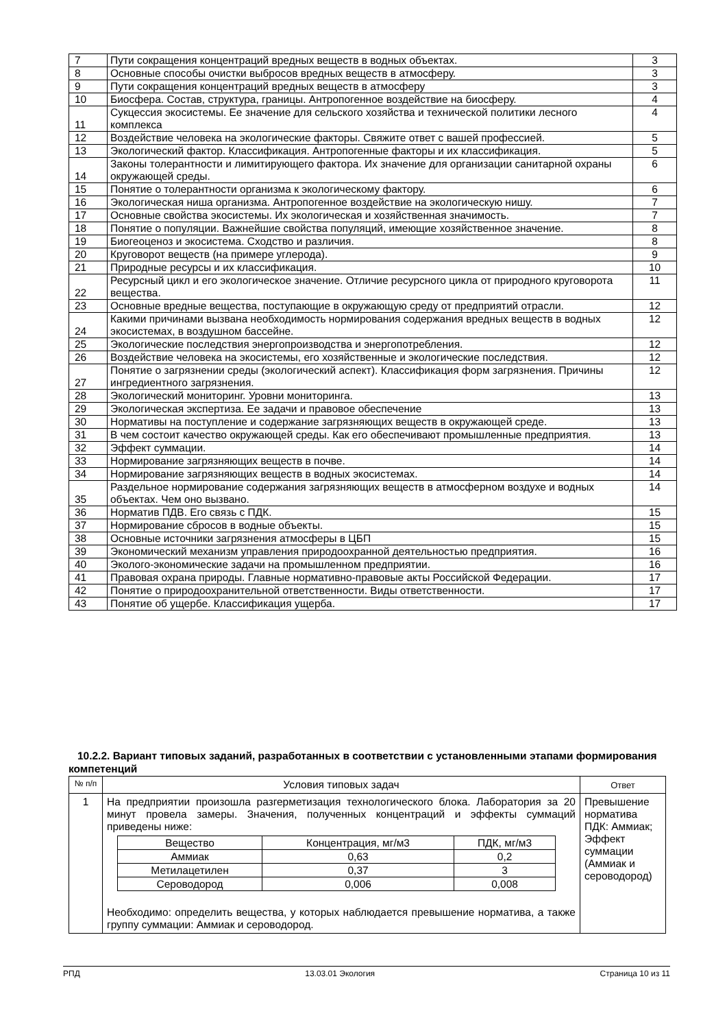| 7 | Пути сокращения концентраций вредных веществ в водных объектах. | 3 |
| 8 | Основные способы очистки выбросов вредных веществ в атмосферу. | 3 |
| 9 | Пути сокращения концентраций вредных веществ в атмосферу | 3 |
| 10 | Биосфера. Состав, структура, границы. Антропогенное воздействие на биосферу. | 4 |
| 11 | Сукцессия экосистемы. Ее значение для сельского хозяйства и технической политики лесного комплекса | 4 |
| 12 | Воздействие человека на экологические факторы. Свяжите ответ с вашей профессией. | 5 |
| 13 | Экологический фактор. Классификация. Антропогенные факторы и их классификация. | 5 |
| 14 | Законы толерантности и лимитирующего фактора. Их значение для организации санитарной охраны окружающей среды. | 6 |
| 15 | Понятие о толерантности организма к экологическому фактору. | 6 |
| 16 | Экологическая ниша организма. Антропогенное воздействие на экологическую нишу. | 7 |
| 17 | Основные свойства экосистемы. Их экологическая и хозяйственная значимость. | 7 |
| 18 | Понятие о популяции. Важнейшие свойства популяций, имеющие хозяйственное значение. | 8 |
| 19 | Биогеоценоз и экосистема. Сходство и различия. | 8 |
| 20 | Круговорот веществ (на примере углерода). | 9 |
| 21 | Природные ресурсы и их классификация. | 10 |
| 22 | Ресурсный цикл и его экологическое значение. Отличие ресурсного цикла от природного круговорота вещества. | 11 |
| 23 | Основные вредные вещества, поступающие в окружающую среду от предприятий отрасли. | 12 |
| 24 | Какими причинами вызвана необходимость нормирования содержания вредных веществ в водных экосистемах, в воздушном бассейне. | 12 |
| 25 | Экологические последствия энергопроизводства и энергопотребления. | 12 |
| 26 | Воздействие человека на экосистемы, его хозяйственные и экологические последствия. | 12 |
| 27 | Понятие о загрязнении среды (экологический аспект). Классификация форм загрязнения. Причины ингредиентного загрязнения. | 12 |
| 28 | Экологический мониторинг. Уровни мониторинга. | 13 |
| 29 | Экологическая экспертиза. Ее задачи и правовое обеспечение | 13 |
| 30 | Нормативы на поступление и содержание загрязняющих веществ в окружающей среде. | 13 |
| 31 | В чем состоит качество окружающей среды. Как его обеспечивают промышленные предприятия. | 13 |
| 32 | Эффект суммации. | 14 |
| 33 | Нормирование загрязняющих веществ в почве. | 14 |
| 34 | Нормирование загрязняющих веществ в водных экосистемах. | 14 |
| 35 | Раздельное нормирование содержания загрязняющих веществ в атмосферном воздухе и водных объектах. Чем оно вызвано. | 14 |
| 36 | Норматив ПДВ. Его связь с ПДК. | 15 |
| 37 | Нормирование сбросов в водные объекты. | 15 |
| 38 | Основные источники загрязнения атмосферы в ЦБП | 15 |
| 39 | Экономический механизм управления природоохранной деятельностью предприятия. | 16 |
| 40 | Эколого-экономические задачи на промышленном предприятии. | 16 |
| 41 | Правовая охрана природы. Главные нормативно-правовые акты Российской Федерации. | 17 |
| 42 | Понятие о природоохранительной ответственности. Виды ответственности. | 17 |
| 43 | Понятие об ущербе. Классификация ущерба. | 17 |
10.2.2. Вариант типовых заданий, разработанных в соответствии с установленными этапами формирования компетенций
| № п/п | Условия типовых задач | Ответ |
| --- | --- | --- |
| 1 | На предприятии произошла разгерметизация технологического блока. Лаборатория за 20 минут провела замеры. Значения, полученных концентраций и эффекты суммаций приведены ниже: / Вещество / Концентрация, мг/м3 / ПДК, мг/м3 / / Аммиак / 0,63 / 0,2 / / Метилацетилен / 0,37 / 3 / / Сероводород / 0,006 / 0,008 / Необходимо: определить вещества, у которых наблюдается превышение норматива, а также группу суммации: Аммиак и сероводород. | Превышение норматива ПДК: Аммиак; Эффект суммации (Аммиак и сероводород) |
РПД 13.03.01 Экология Страница 10 из 11